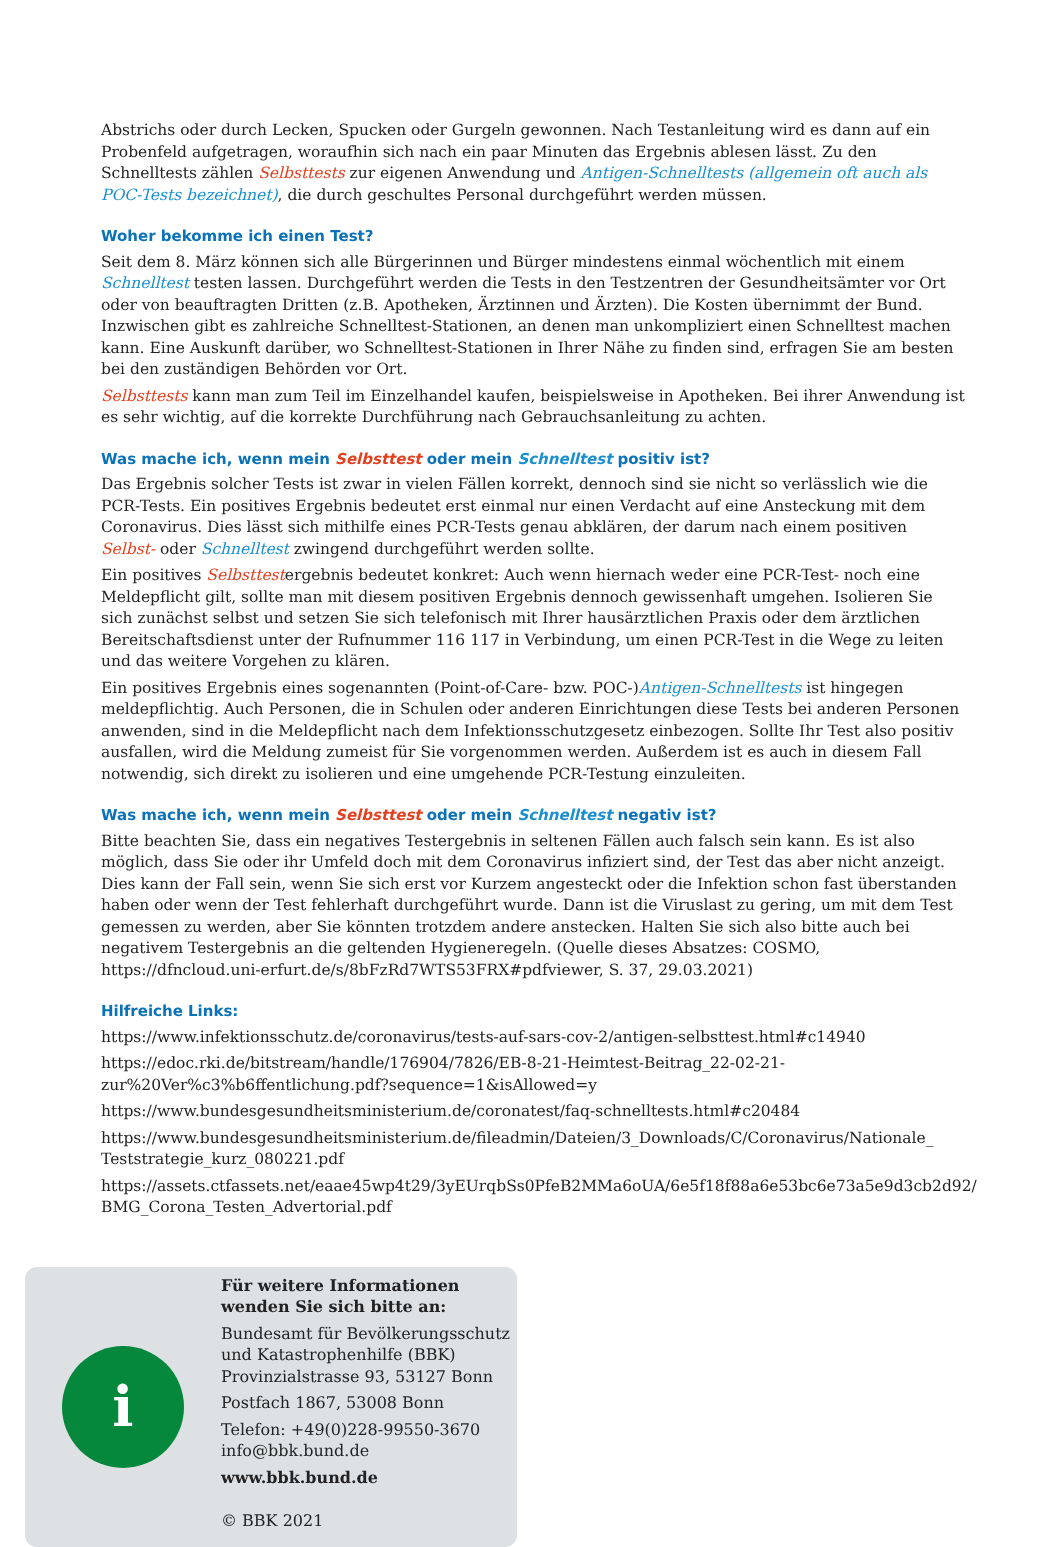Abstrichs oder durch Lecken, Spucken oder Gurgeln gewonnen. Nach Testanleitung wird es dann auf ein Probenfeld aufgetragen, woraufhin sich nach ein paar Minuten das Ergebnis ablesen lässt. Zu den Schnelltests zählen Selbsttests zur eigenen Anwendung und Antigen-Schnelltests (allgemein oft auch als POC-Tests bezeichnet), die durch geschultes Personal durchgeführt werden müssen.
Woher bekomme ich einen Test?
Seit dem 8. März können sich alle Bürgerinnen und Bürger mindestens einmal wöchentlich mit einem Schnelltest testen lassen. Durchgeführt werden die Tests in den Testzentren der Gesundheitsämter vor Ort oder von beauftragten Dritten (z.B. Apotheken, Ärztinnen und Ärzten). Die Kosten übernimmt der Bund. Inzwischen gibt es zahlreiche Schnelltest-Stationen, an denen man unkompliziert einen Schnelltest machen kann. Eine Auskunft darüber, wo Schnelltest-Stationen in Ihrer Nähe zu finden sind, erfragen Sie am besten bei den zuständigen Behörden vor Ort.
Selbsttests kann man zum Teil im Einzelhandel kaufen, beispielsweise in Apotheken. Bei ihrer Anwendung ist es sehr wichtig, auf die korrekte Durchführung nach Gebrauchsanleitung zu achten.
Was mache ich, wenn mein Selbsttest oder mein Schnelltest positiv ist?
Das Ergebnis solcher Tests ist zwar in vielen Fällen korrekt, dennoch sind sie nicht so verlässlich wie die PCR-Tests. Ein positives Ergebnis bedeutet erst einmal nur einen Verdacht auf eine Ansteckung mit dem Coronavirus. Dies lässt sich mithilfe eines PCR-Tests genau abklären, der darum nach einem positiven Selbst- oder Schnelltest zwingend durchgeführt werden sollte.
Ein positives Selbsttestergebnis bedeutet konkret: Auch wenn hiernach weder eine PCR-Test- noch eine Meldepflicht gilt, sollte man mit diesem positiven Ergebnis dennoch gewissenhaft umgehen. Isolieren Sie sich zunächst selbst und setzen Sie sich telefonisch mit Ihrer hausärztlichen Praxis oder dem ärztlichen Bereitschaftsdienst unter der Rufnummer 116 117 in Verbindung, um einen PCR-Test in die Wege zu leiten und das weitere Vorgehen zu klären.
Ein positives Ergebnis eines sogenannten (Point-of-Care- bzw. POC-)Antigen-Schnelltests ist hingegen meldepflichtig. Auch Personen, die in Schulen oder anderen Einrichtungen diese Tests bei anderen Personen anwenden, sind in die Meldepflicht nach dem Infektionsschutzgesetz einbezogen. Sollte Ihr Test also positiv ausfallen, wird die Meldung zumeist für Sie vorgenommen werden. Außerdem ist es auch in diesem Fall notwendig, sich direkt zu isolieren und eine umgehende PCR-Testung einzuleiten.
Was mache ich, wenn mein Selbsttest oder mein Schnelltest negativ ist?
Bitte beachten Sie, dass ein negatives Testergebnis in seltenen Fällen auch falsch sein kann. Es ist also möglich, dass Sie oder ihr Umfeld doch mit dem Coronavirus infiziert sind, der Test das aber nicht anzeigt. Dies kann der Fall sein, wenn Sie sich erst vor Kurzem angesteckt oder die Infektion schon fast überstanden haben oder wenn der Test fehlerhaft durchgeführt wurde. Dann ist die Viruslast zu gering, um mit dem Test gemessen zu werden, aber Sie könnten trotzdem andere anstecken. Halten Sie sich also bitte auch bei negativem Testergebnis an die geltenden Hygieneregeln. (Quelle dieses Absatzes: COSMO, https://dfncloud.uni-erfurt.de/s/8bFzRd7WTS53FRX#pdfviewer, S. 37, 29.03.2021)
Hilfreiche Links:
https://www.infektionsschutz.de/coronavirus/tests-auf-sars-cov-2/antigen-selbsttest.html#c14940
https://edoc.rki.de/bitstream/handle/176904/7826/EB-8-21-Heimtest-Beitrag_22-02-21-zur%20Ver%c3%b6ffentlichung.pdf?sequence=1&isAllowed=y
https://www.bundesgesundheitsministerium.de/coronatest/faq-schnelltests.html#c20484
https://www.bundesgesundheitsministerium.de/fileadmin/Dateien/3_Downloads/C/Coronavirus/Nationale_ Teststrategie_kurz_080221.pdf
https://assets.ctfassets.net/eaae45wp4t29/3yEUrqbSs0PfeB2MMa6oUA/6e5f18f88a6e53bc6e73a5e9d3cb2d92/ BMG_Corona_Testen_Advertorial.pdf
i
Für weitere Informationen
wenden Sie sich bitte an:
Bundesamt für Bevölkerungsschutz
und Katastrophenhilfe (BBK)
Provinzialstrasse 93, 53127 Bonn
Postfach 1867, 53008 Bonn
Telefon: +49(0)228-99550-3670
info@bbk.bund.de
www.bbk.bund.de
© BBK 2021